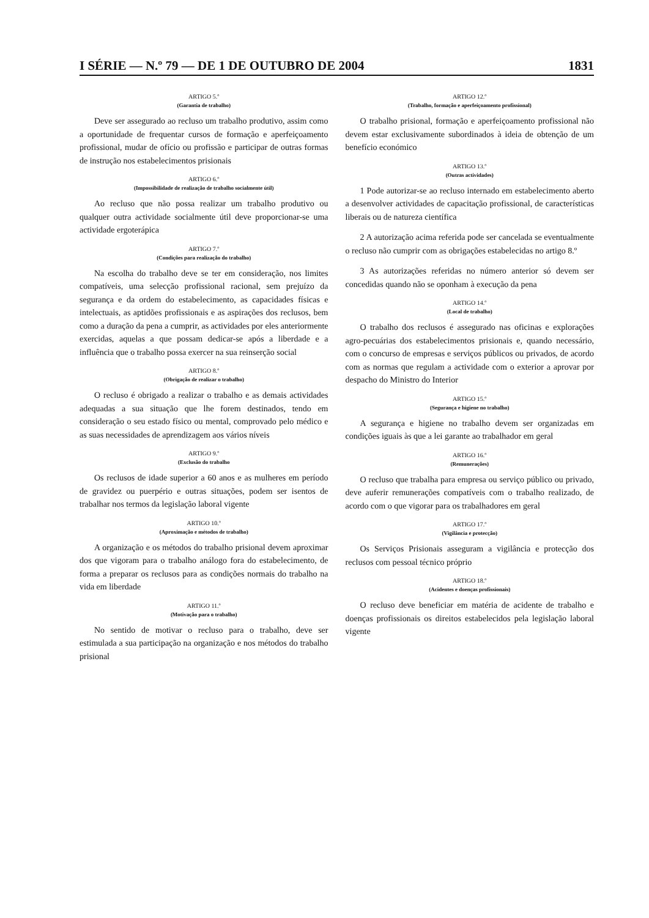I SÉRIE — N.º 79 — DE 1 DE OUTUBRO DE 2004 1831
ARTIGO 5.º
(Garantia de trabalho)
Deve ser assegurado ao recluso um trabalho produtivo, assim como a oportunidade de frequentar cursos de formação e aperfeiçoamento profissional, mudar de ofício ou profissão e participar de outras formas de instrução nos estabelecimentos prisionais
ARTIGO 6.º
(Impossibilidade de realização de trabalho socialmente útil)
Ao recluso que não possa realizar um trabalho produtivo ou qualquer outra actividade socialmente útil deve proporcionar-se uma actividade ergoterápica
ARTIGO 7.º
(Condições para realização do trabalho)
Na escolha do trabalho deve se ter em consideração, nos limites compatíveis, uma selecção profissional racional, sem prejuízo da segurança e da ordem do estabelecimento, as capacidades físicas e intelectuais, as aptidões profissionais e as aspirações dos reclusos, bem como a duração da pena a cumprir, as actividades por eles anteriormente exercidas, aquelas a que possam dedicar-se após a liberdade e a influência que o trabalho possa exercer na sua reinserção social
ARTIGO 8.º
(Obrigação de realizar o trabalho)
O recluso é obrigado a realizar o trabalho e as demais actividades adequadas a sua situação que lhe forem destinados, tendo em consideração o seu estado físico ou mental, comprovado pelo médico e as suas necessidades de aprendizagem aos vários níveis
ARTIGO 9.º
(Exclusão do trabalho
Os reclusos de idade superior a 60 anos e as mulheres em período de gravidez ou puerpério e outras situações, podem ser isentos de trabalhar nos termos da legislação laboral vigente
ARTIGO 10.º
(Aproximação e métodos de trabalho)
A organização e os métodos do trabalho prisional devem aproximar dos que vigoram para o trabalho análogo fora do estabelecimento, de forma a preparar os reclusos para as condições normais do trabalho na vida em liberdade
ARTIGO 11.º
(Motivação para o trabalho)
No sentido de motivar o recluso para o trabalho, deve ser estimulada a sua participação na organização e nos métodos do trabalho prisional
ARTIGO 12.º
(Trabalho, formação e aperfeiçoamento profissional)
O trabalho prisional, formação e aperfeiçoamento profissional não devem estar exclusivamente subordinados à ideia de obtenção de um benefício económico
ARTIGO 13.º
(Outras actividades)
1 Pode autorizar-se ao recluso internado em estabelecimento aberto a desenvolver actividades de capacitação profissional, de características liberais ou de natureza científica
2 A autorização acima referida pode ser cancelada se eventualmente o recluso não cumprir com as obrigações estabelecidas no artigo 8.º
3 As autorizações referidas no número anterior só devem ser concedidas quando não se oponham à execução da pena
ARTIGO 14.º
(Local de trabalho)
O trabalho dos reclusos é assegurado nas oficinas e explorações agro-pecuárias dos estabelecimentos prisionais e, quando necessário, com o concurso de empresas e serviços públicos ou privados, de acordo com as normas que regulam a actividade com o exterior a aprovar por despacho do Ministro do Interior
ARTIGO 15.º
(Segurança e higiene no trabalho)
A segurança e higiene no trabalho devem ser organizadas em condições iguais às que a lei garante ao trabalhador em geral
ARTIGO 16.º
(Remunerações)
O recluso que trabalha para empresa ou serviço público ou privado, deve auferir remunerações compatíveis com o trabalho realizado, de acordo com o que vigorar para os trabalhadores em geral
ARTIGO 17.º
(Vigilância e protecção)
Os Serviços Prisionais asseguram a vigilância e protecção dos reclusos com pessoal técnico próprio
ARTIGO 18.º
(Acidentes e doenças profissionais)
O recluso deve beneficiar em matéria de acidente de trabalho e doenças profissionais os direitos estabelecidos pela legislação laboral vigente